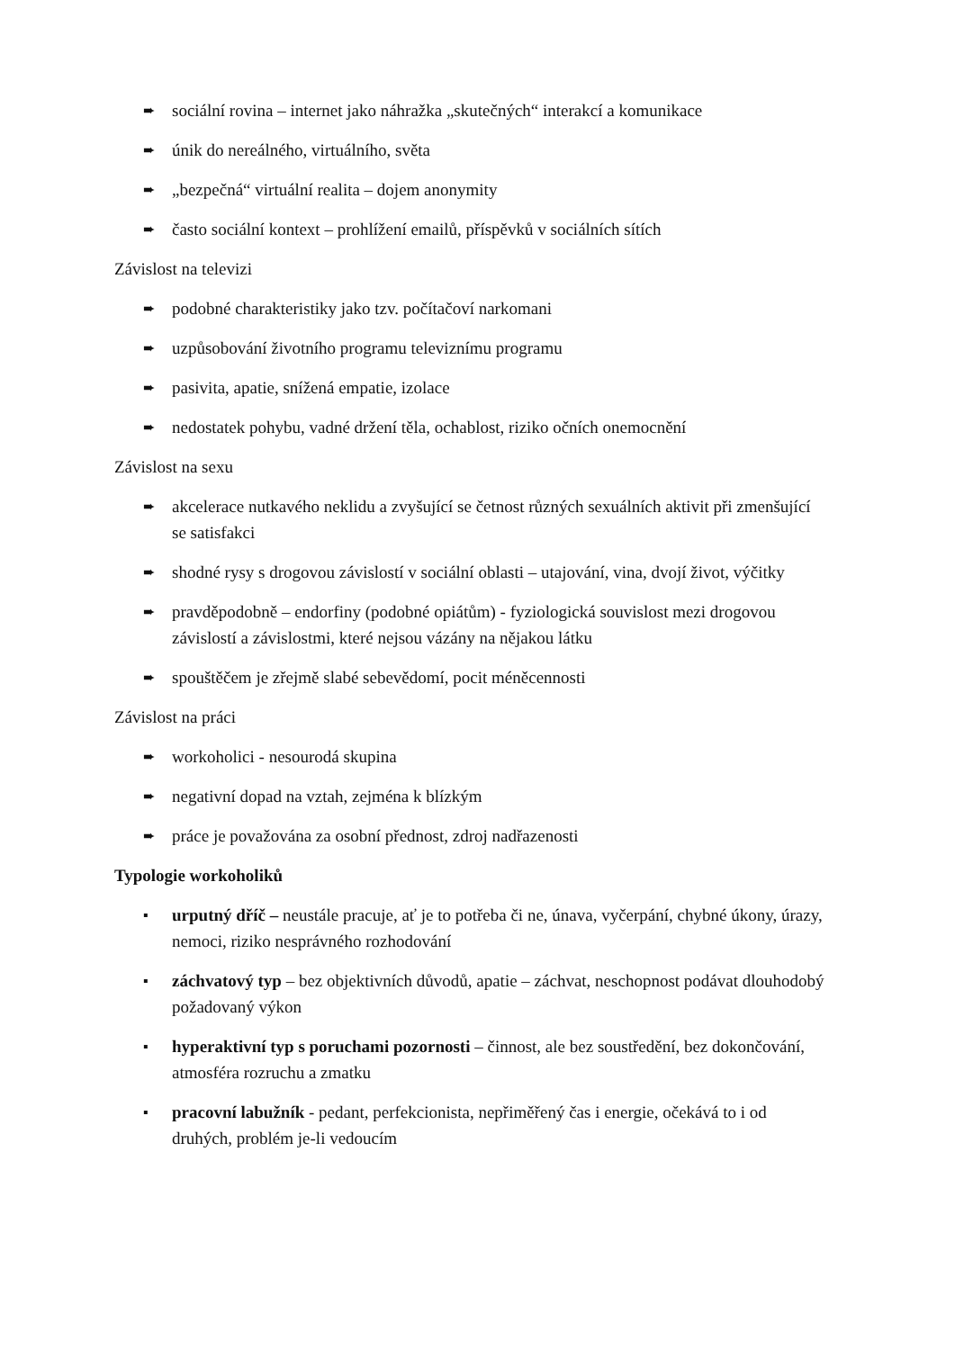➨ sociální rovina – internet jako náhražka „skutečných“ interakcí a komunikace
➨ únik do nereálného, virtuálního, světa
➨ „bezpečná“ virtuální realita – dojem anonymity
➨ často sociální kontext – prohlížení emailů, příspěvků v sociálních sítích
Závislost na televizi
➨ podobné charakteristiky jako tzv. počítačoví narkomani
➨ uzpůsobování životního programu televiznímu programu
➨ pasivita, apatie, snížená empatie, izolace
➨ nedostatek pohybu, vadné držení těla, ochablost, riziko očních onemocnění
Závislost na sexu
➨ akcelerace nutkavého neklidu a zvyšující se četnost různých sexuálních aktivit při zmenšující se satisfakci
➨ shodné rysy s drogovou závislostí v sociální oblasti – utajování, vina, dvojí život, výčitky
➨ pravděpodobně – endorfiny (podobné opiátům) - fyziologická souvislost mezi drogovou závislostí a závislostmi, které nejsou vázány na nějakou látku
➨ spouštěčem je zřejmě slabé sebevědomí, pocit méněcennosti
Závislost na práci
➨ workoholici - nesourodá skupina
➨ negativní dopad na vztah, zejména k blízkým
➨ práce je považována za osobní přednost, zdroj nadřazenosti
Typologie workoholiků
▪ urputný dříč – neustále pracuje, ať je to potřeba či ne, únava, vyčerpání, chybné úkony, úrazy, nemoci, riziko nesprávného rozhodování
▪ záchvatový typ – bez objektivních důvodů, apatie – záchvat, neschopnost podávat dlouhodobý požadovaný výkon
▪ hyperaktivní typ s poruchami pozornosti – činnost, ale bez soustředění, bez dokončování, atmosféra rozruchu a zmatku
▪ pracovní labužník - pedant, perfekcionista, nepřiměřený čas i energie, očekává to i od druhých, problém je-li vedoucím